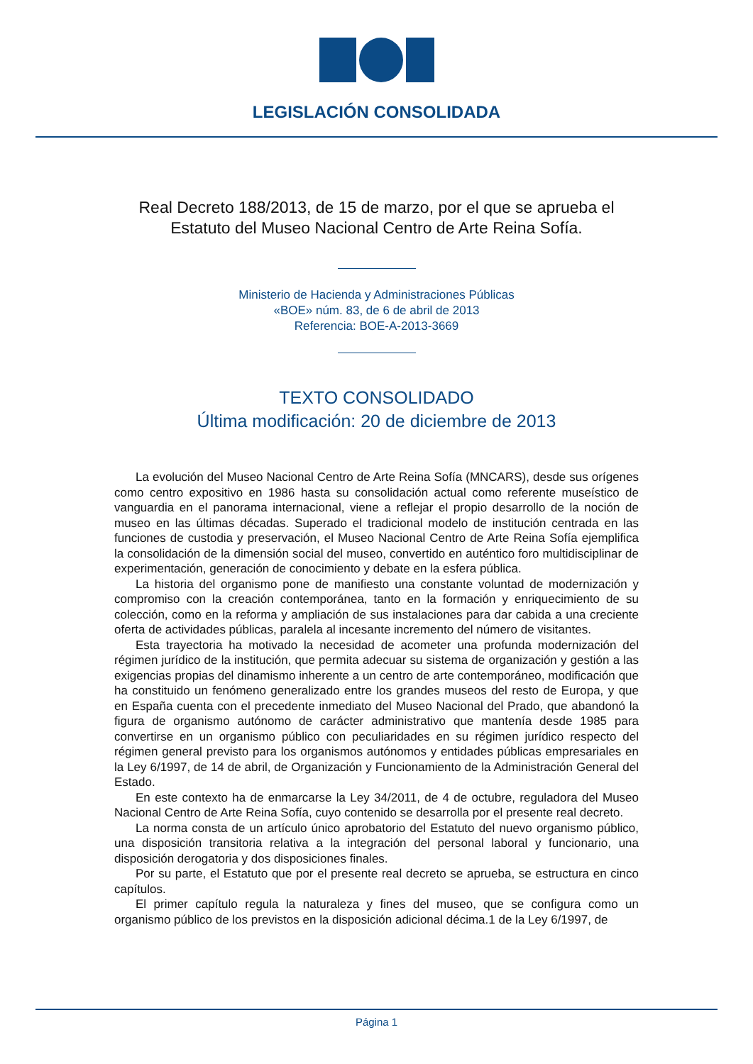LEGISLACIÓN CONSOLIDADA
Real Decreto 188/2013, de 15 de marzo, por el que se aprueba el Estatuto del Museo Nacional Centro de Arte Reina Sofía.
Ministerio de Hacienda y Administraciones Públicas
«BOE» núm. 83, de 6 de abril de 2013
Referencia: BOE-A-2013-3669
TEXTO CONSOLIDADO
Última modificación: 20 de diciembre de 2013
La evolución del Museo Nacional Centro de Arte Reina Sofía (MNCARS), desde sus orígenes como centro expositivo en 1986 hasta su consolidación actual como referente museístico de vanguardia en el panorama internacional, viene a reflejar el propio desarrollo de la noción de museo en las últimas décadas. Superado el tradicional modelo de institución centrada en las funciones de custodia y preservación, el Museo Nacional Centro de Arte Reina Sofía ejemplifica la consolidación de la dimensión social del museo, convertido en auténtico foro multidisciplinar de experimentación, generación de conocimiento y debate en la esfera pública.
La historia del organismo pone de manifiesto una constante voluntad de modernización y compromiso con la creación contemporánea, tanto en la formación y enriquecimiento de su colección, como en la reforma y ampliación de sus instalaciones para dar cabida a una creciente oferta de actividades públicas, paralela al incesante incremento del número de visitantes.
Esta trayectoria ha motivado la necesidad de acometer una profunda modernización del régimen jurídico de la institución, que permita adecuar su sistema de organización y gestión a las exigencias propias del dinamismo inherente a un centro de arte contemporáneo, modificación que ha constituido un fenómeno generalizado entre los grandes museos del resto de Europa, y que en España cuenta con el precedente inmediato del Museo Nacional del Prado, que abandonó la figura de organismo autónomo de carácter administrativo que mantenía desde 1985 para convertirse en un organismo público con peculiaridades en su régimen jurídico respecto del régimen general previsto para los organismos autónomos y entidades públicas empresariales en la Ley 6/1997, de 14 de abril, de Organización y Funcionamiento de la Administración General del Estado.
En este contexto ha de enmarcarse la Ley 34/2011, de 4 de octubre, reguladora del Museo Nacional Centro de Arte Reina Sofía, cuyo contenido se desarrolla por el presente real decreto.
La norma consta de un artículo único aprobatorio del Estatuto del nuevo organismo público, una disposición transitoria relativa a la integración del personal laboral y funcionario, una disposición derogatoria y dos disposiciones finales.
Por su parte, el Estatuto que por el presente real decreto se aprueba, se estructura en cinco capítulos.
El primer capítulo regula la naturaleza y fines del museo, que se configura como un organismo público de los previstos en la disposición adicional décima.1 de la Ley 6/1997, de
Página 1